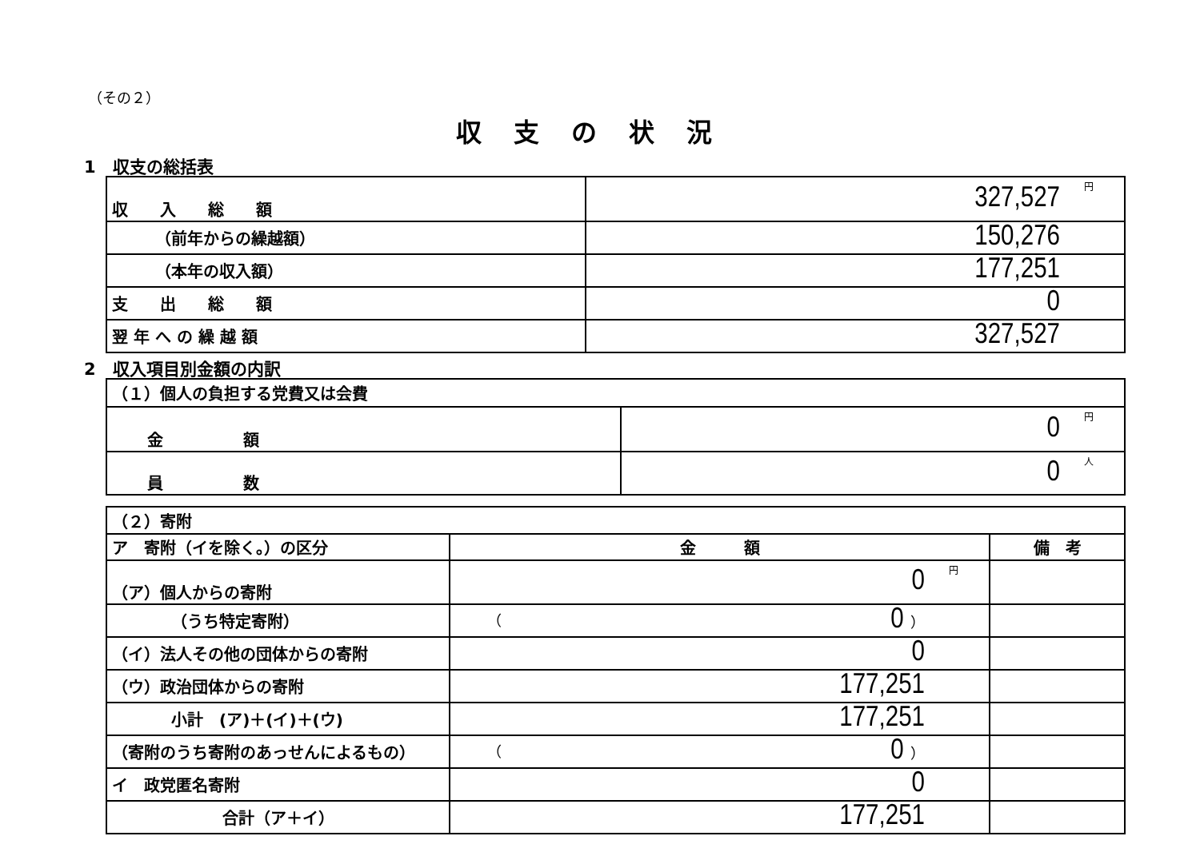（その２）
収支の状況
1　収支の総括表
| 収 入 総 額 | 円 327,527 |
| （前年からの繰越額） | 150,276 |
| （本年の収入額） | 177,251 |
| 支 出 総 額 | 0 |
| 翌 年 へ の 繰 越 額 | 327,527 |
2　収入項目別金額の内訳
| （１）個人の負担する党費又は会費 | |
| 金 額 | 円 0 |
| 員 数 | 人 0 |
| （２）寄附 | | |
| ア 寄附（イを除く。）の区分 | 金 額 | 備 考 |
| （ア）個人からの寄附 | 円 0 | |
| （うち特定寄附） | （ 0 ） | |
| （イ）法人その他の団体からの寄附 | 0 | |
| （ウ）政治団体からの寄附 | 177,251 | |
| 小計 (ア)＋(イ)＋(ウ) | 177,251 | |
| （寄附のうち寄附のあっせんによるもの） | （ 0 ） | |
| イ 政党匿名寄附 | 0 | |
| 合計（ア＋イ） | 177,251 | |